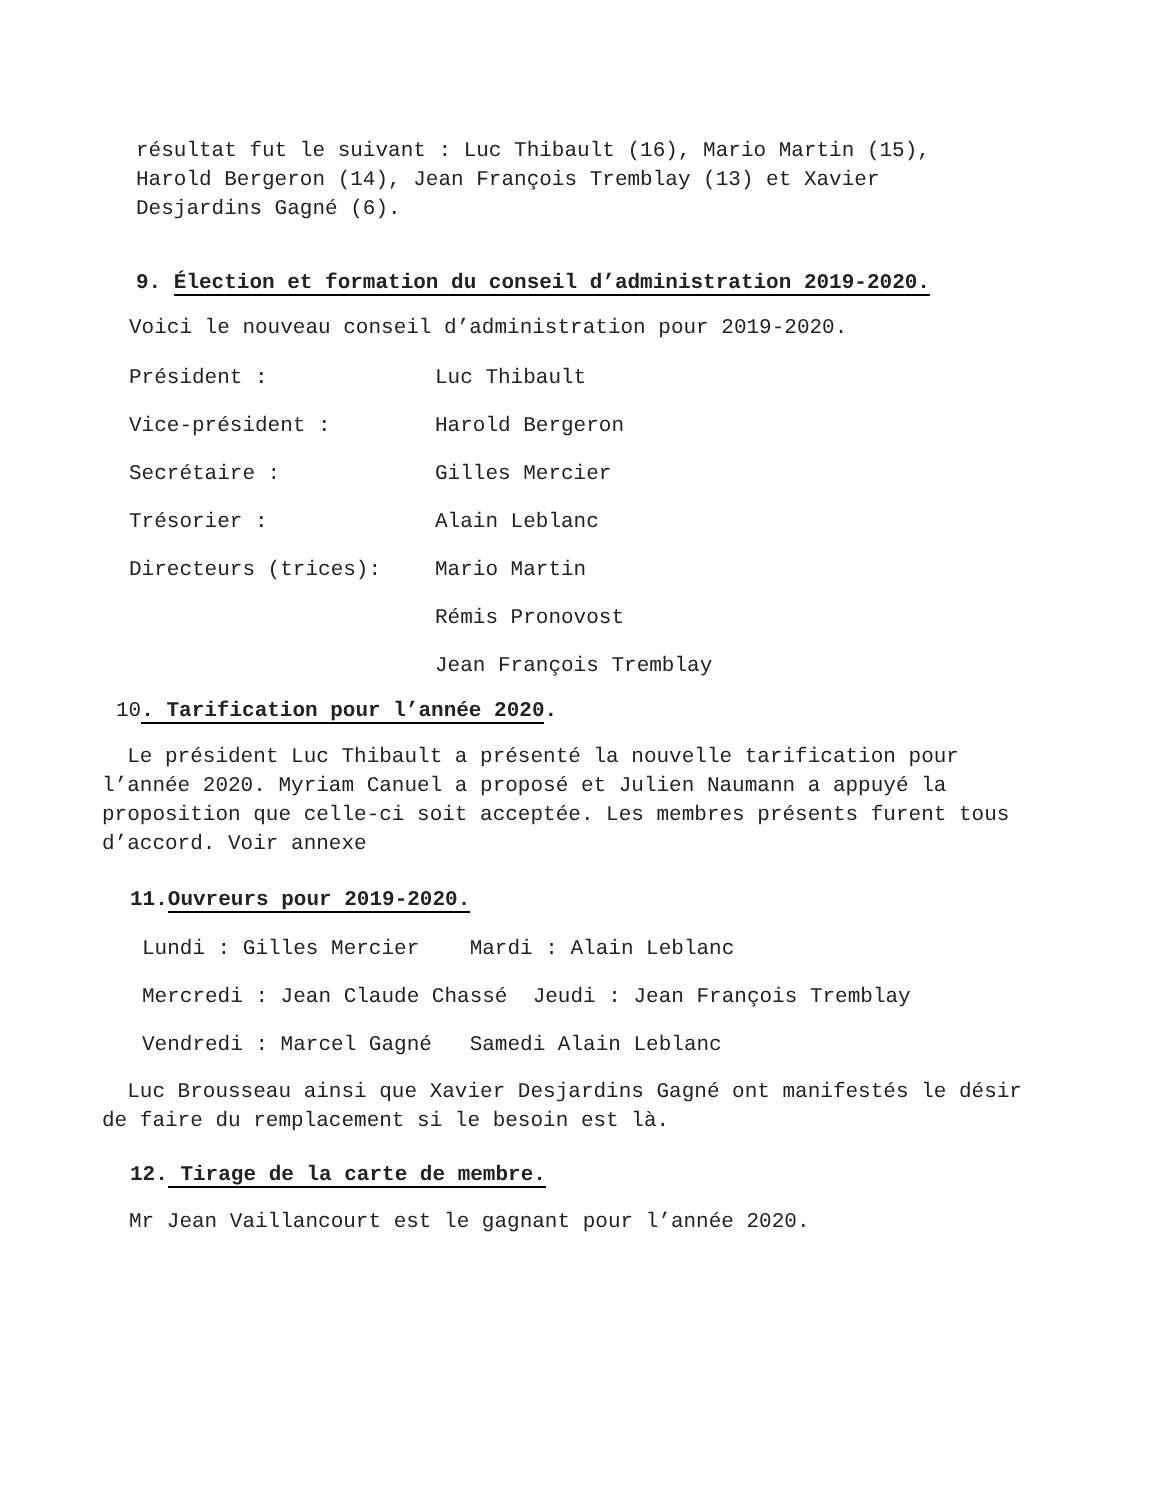résultat fut le suivant : Luc Thibault (16), Mario Martin (15),
Harold Bergeron (14), Jean François Tremblay (13) et Xavier
Desjardins Gagné (6).
9. Élection et formation du conseil d’administration 2019-2020.
Voici le nouveau conseil d’administration pour 2019-2020.
Président : Luc Thibault
Vice-président : Harold Bergeron
Secrétaire : Gilles Mercier
Trésorier : Alain Leblanc
Directeurs (trices): Mario Martin
Rémis Pronovost
Jean François Tremblay
10. Tarification pour l’année 2020.
Le président Luc Thibault a présenté la nouvelle tarification pour l’année 2020. Myriam Canuel a proposé et Julien Naumann a appuyé la proposition que celle-ci soit acceptée. Les membres présents furent tous d’accord. Voir annexe
11.Ouvreurs pour 2019-2020.
Lundi : Gilles Mercier Mardi : Alain Leblanc
Mercredi : Jean Claude Chassé Jeudi : Jean François Tremblay
Vendredi : Marcel Gagné Samedi Alain Leblanc
Luc Brousseau ainsi que Xavier Desjardins Gagné ont manifestés le désir de faire du remplacement si le besoin est là.
12. Tirage de la carte de membre.
Mr Jean Vaillancourt est le gagnant pour l’année 2020.